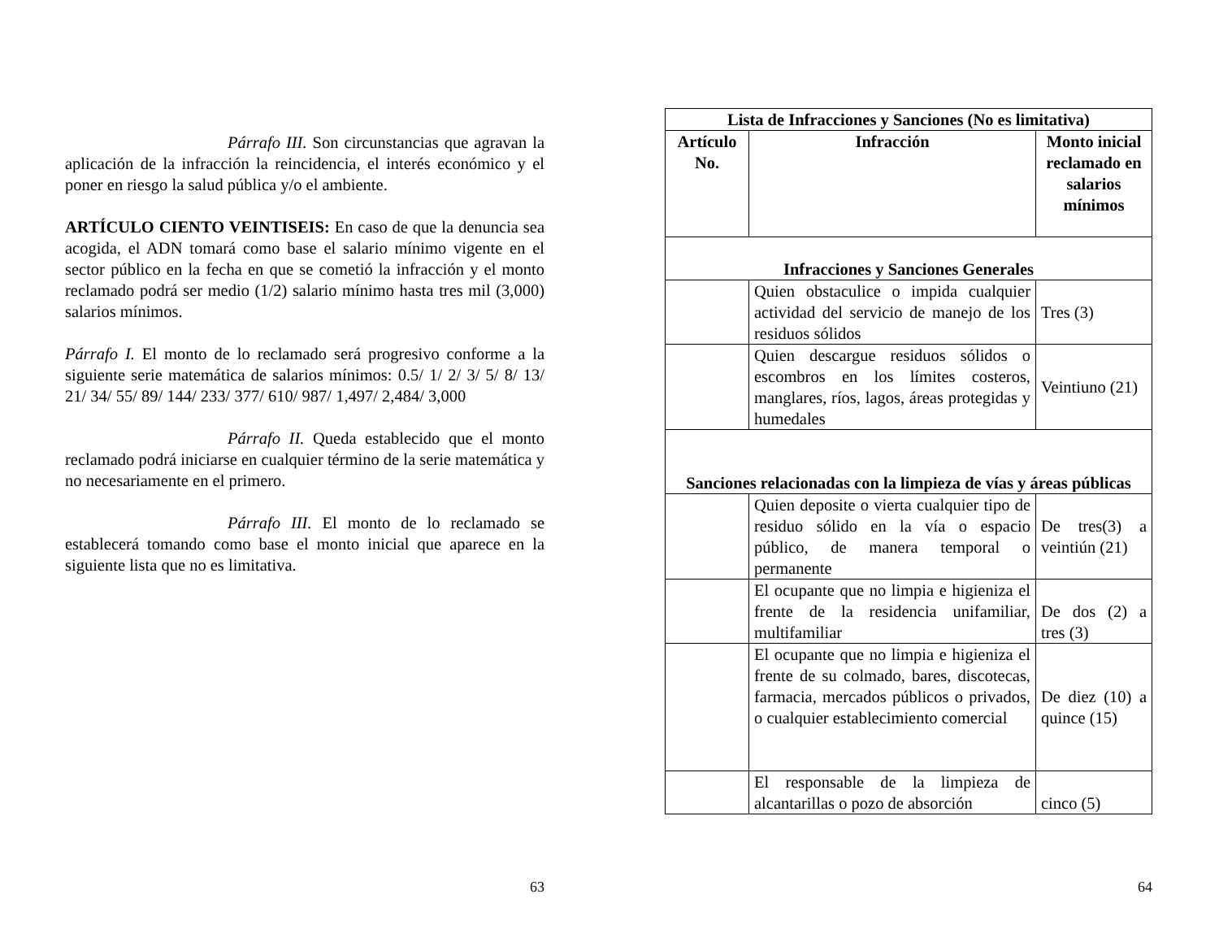Párrafo III. Son circunstancias que agravan la aplicación de la infracción la reincidencia, el interés económico y el poner en riesgo la salud pública y/o el ambiente.
ARTÍCULO CIENTO VEINTISEIS: En caso de que la denuncia sea acogida, el ADN tomará como base el salario mínimo vigente en el sector público en la fecha en que se cometió la infracción y el monto reclamado podrá ser medio (1/2) salario mínimo hasta tres mil (3,000) salarios mínimos.
Párrafo I. El monto de lo reclamado será progresivo conforme a la siguiente serie matemática de salarios mínimos: 0.5/ 1/ 2/ 3/ 5/ 8/ 13/ 21/ 34/ 55/ 89/ 144/ 233/ 377/ 610/ 987/ 1,497/ 2,484/ 3,000
Párrafo II. Queda establecido que el monto reclamado podrá iniciarse en cualquier término de la serie matemática y no necesariamente en el primero.
Párrafo III. El monto de lo reclamado se establecerá tomando como base el monto inicial que aparece en la siguiente lista que no es limitativa.
63
| Lista de Infracciones y Sanciones (No es limitativa) | | |
| --- | --- | --- |
| Artículo No. | Infracción | Monto inicial reclamado en salarios mínimos |
| Infracciones y Sanciones Generales | | |
| | Quien obstaculice o impida cualquier actividad del servicio de manejo de los residuos sólidos | Tres (3) |
| | Quien descargue residuos sólidos o escombros en los límites costeros, manglares, ríos, lagos, áreas protegidas y humedales | Veintiuno (21) |
| Sanciones relacionadas con la limpieza de vías y áreas públicas | | |
| | Quien deposite o vierta cualquier tipo de residuo sólido en la vía o espacio público, de manera temporal o permanente | De tres(3) a veintiún (21) |
| | El ocupante que no limpia e higieniza el frente de la residencia unifamiliar, multifamiliar | De dos (2) a tres (3) |
| | El ocupante que no limpia e higieniza el frente de su colmado, bares, discotecas, farmacia, mercados públicos o privados, o cualquier establecimiento comercial | De diez (10) a quince (15) |
| | El responsable de la limpieza de alcantarillas o pozo de absorción | cinco (5) |
64